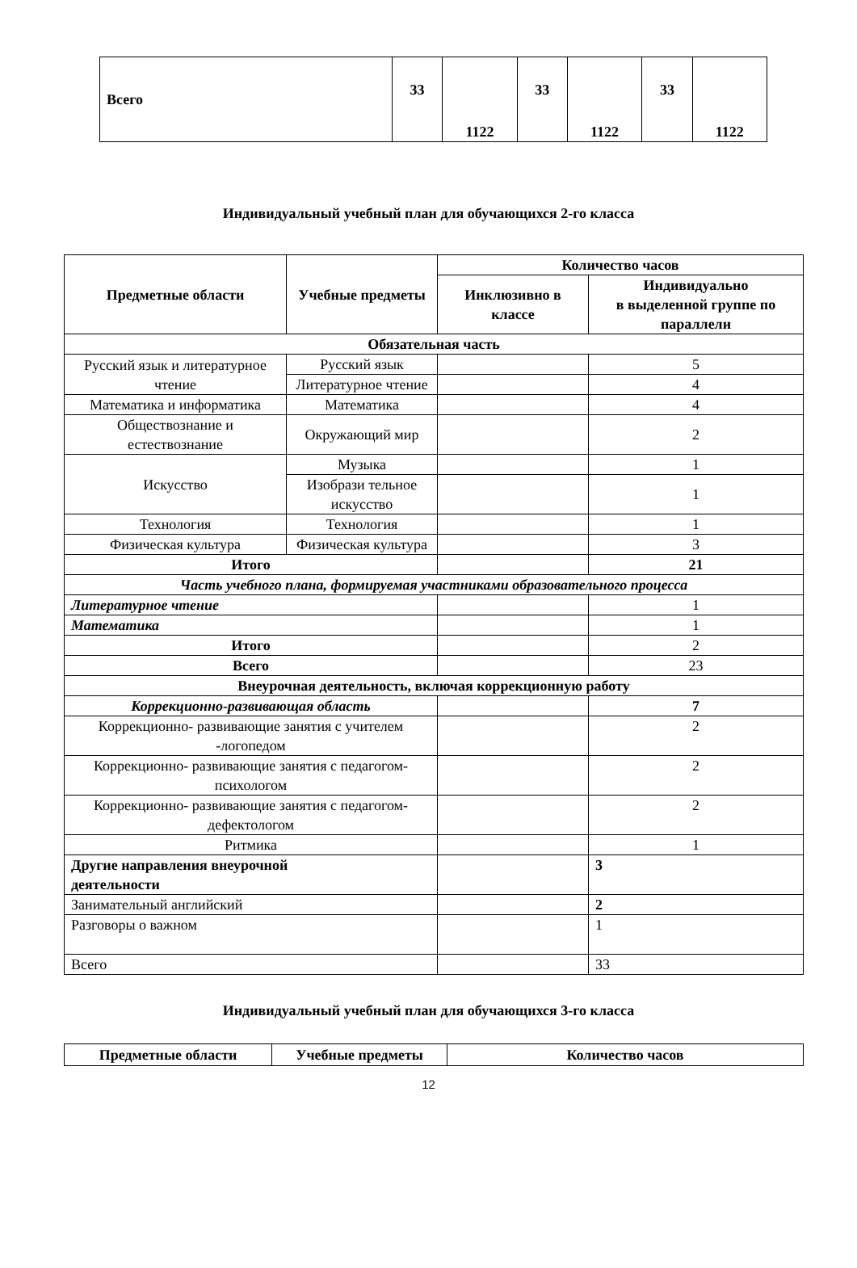| Всего | 33 | 1122 | 33 | 1122 | 33 | 1122 |
Индивидуальный учебный план для обучающихся 2-го класса
| Предметные области | Учебные предметы | Количество часов | |
| --- | --- | --- | --- |
| | | Инклюзивно в классе | Индивидуально в выделенной группе по параллели |
| Обязательная часть | | | |
| Русский язык и литературное чтение | Русский язык | | 5 |
| | Литературное чтение | | 4 |
| Математика и информатика | Математика | | 4 |
| Обществознание и естествознание | Окружающий мир | | 2 |
| Искусство | Музыка | | 1 |
| | Изобрази тельное искусство | | 1 |
| Технология | Технология | | 1 |
| Физическая культура | Физическая культура | | 3 |
| Итого | | | 21 |
| Часть учебного плана, формируемая участниками образовательного процесса | | | |
| Литературное чтение | | | 1 |
| Математика | | | 1 |
| Итого | | | 2 |
| Всего | | | 23 |
| Внеурочная деятельность, включая коррекционную работу | | | |
| Коррекционно-развивающая область | | | 7 |
| Коррекционно- развивающие занятия с учителем -логопедом | | | 2 |
| Коррекционно- развивающие занятия с педагогом- психологом | | | 2 |
| Коррекционно- развивающие занятия с педагогом- дефектологом | | | 2 |
| Ритмика | | | 1 |
| Другие направления внеурочной деятельности | | | 3 |
| Занимательный английский | | | 2 |
| Разговоры о важном | | | 1 |
| Всего | | | 33 |
Индивидуальный учебный план для обучающихся 3-го класса
| Предметные области | Учебные предметы | Количество часов |
| --- | --- | --- |
12